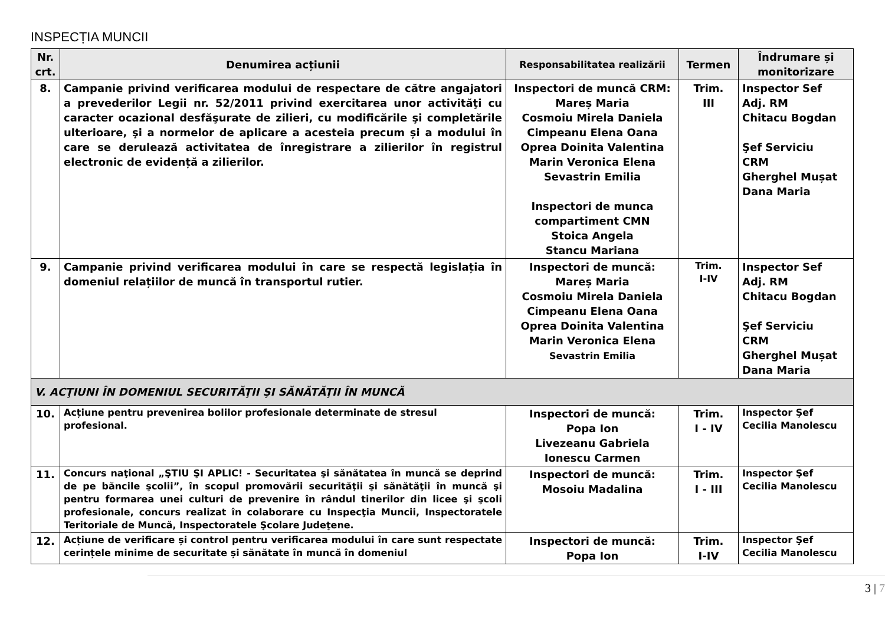INSPECȚIA MUNCII
| Nr. crt. | Denumirea acțiunii | Responsabilitatea realizării | Termen | Îndrumare și monitorizare |
| --- | --- | --- | --- | --- |
| 8. | Campanie privind verificarea modului de respectare de către angajatori a prevederilor Legii nr. 52/2011 privind exercitarea unor activităţi cu caracter ocazional desfăşurate de zilieri, cu modificările şi completările ulterioare, şi a normelor de aplicare a acesteia precum și a modului în care se derulează activitatea de înregistrare a zilierilor în registrul electronic de evidență a zilierilor. | Inspectori de muncă CRM: Mareș Maria Cosmoiu Mirela Daniela Cimpeanu Elena Oana Oprea Doinita Valentina Marin Veronica Elena Sevastrin Emilia Inspectori de munca compartiment CMN Stoica Angela Stancu Mariana | Trim. III | Inspector Sef Adj. RM Chitacu Bogdan Şef Serviciu CRM Gherghel Mușat Dana Maria |
| 9. | Campanie privind verificarea modului în care se respectă legislația în domeniul relațiilor de muncă în transportul rutier. | Inspectori de muncă: Mareș Maria Cosmoiu Mirela Daniela Cimpeanu Elena Oana Oprea Doinita Valentina Marin Veronica Elena Sevastrin Emilia | Trim. I-IV | Inspector Sef Adj. RM Chitacu Bogdan Şef Serviciu CRM Gherghel Mușat Dana Maria |
| V. ACŢIUNI ÎN DOMENIUL SECURITĂŢII ŞI SĂNĂTĂŢII ÎN MUNCĂ | | | | |
| 10. | Acțiune pentru prevenirea bolilor profesionale determinate de stresul profesional. | Inspectori de muncă: Popa Ion Livezeanu Gabriela Ionescu Carmen | Trim. I - IV | Inspector Şef Cecilia Manolescu |
| 11. | Concurs naţional „ŞTIU ŞI APLIC! - Securitatea şi sănătatea în muncă se deprind de pe băncile şcolii”, în scopul promovării securităţii şi sănătăţii în muncă şi pentru formarea unei culturi de prevenire în rândul tinerilor din licee şi şcoli profesionale, concurs realizat în colaborare cu Inspecţia Muncii, Inspectoratele Teritoriale de Muncă, Inspectoratele Şcolare Judeţene. | Inspectori de muncă: Mosoiu Madalina | Trim. I - III | Inspector Şef Cecilia Manolescu |
| 12. | Acțiune de verificare și control pentru verificarea modului în care sunt respectate cerințele minime de securitate și sănătate în muncă în domeniul | Inspectori de muncă: Popa Ion | Trim. I-IV | Inspector Şef Cecilia Manolescu |
3 | 7